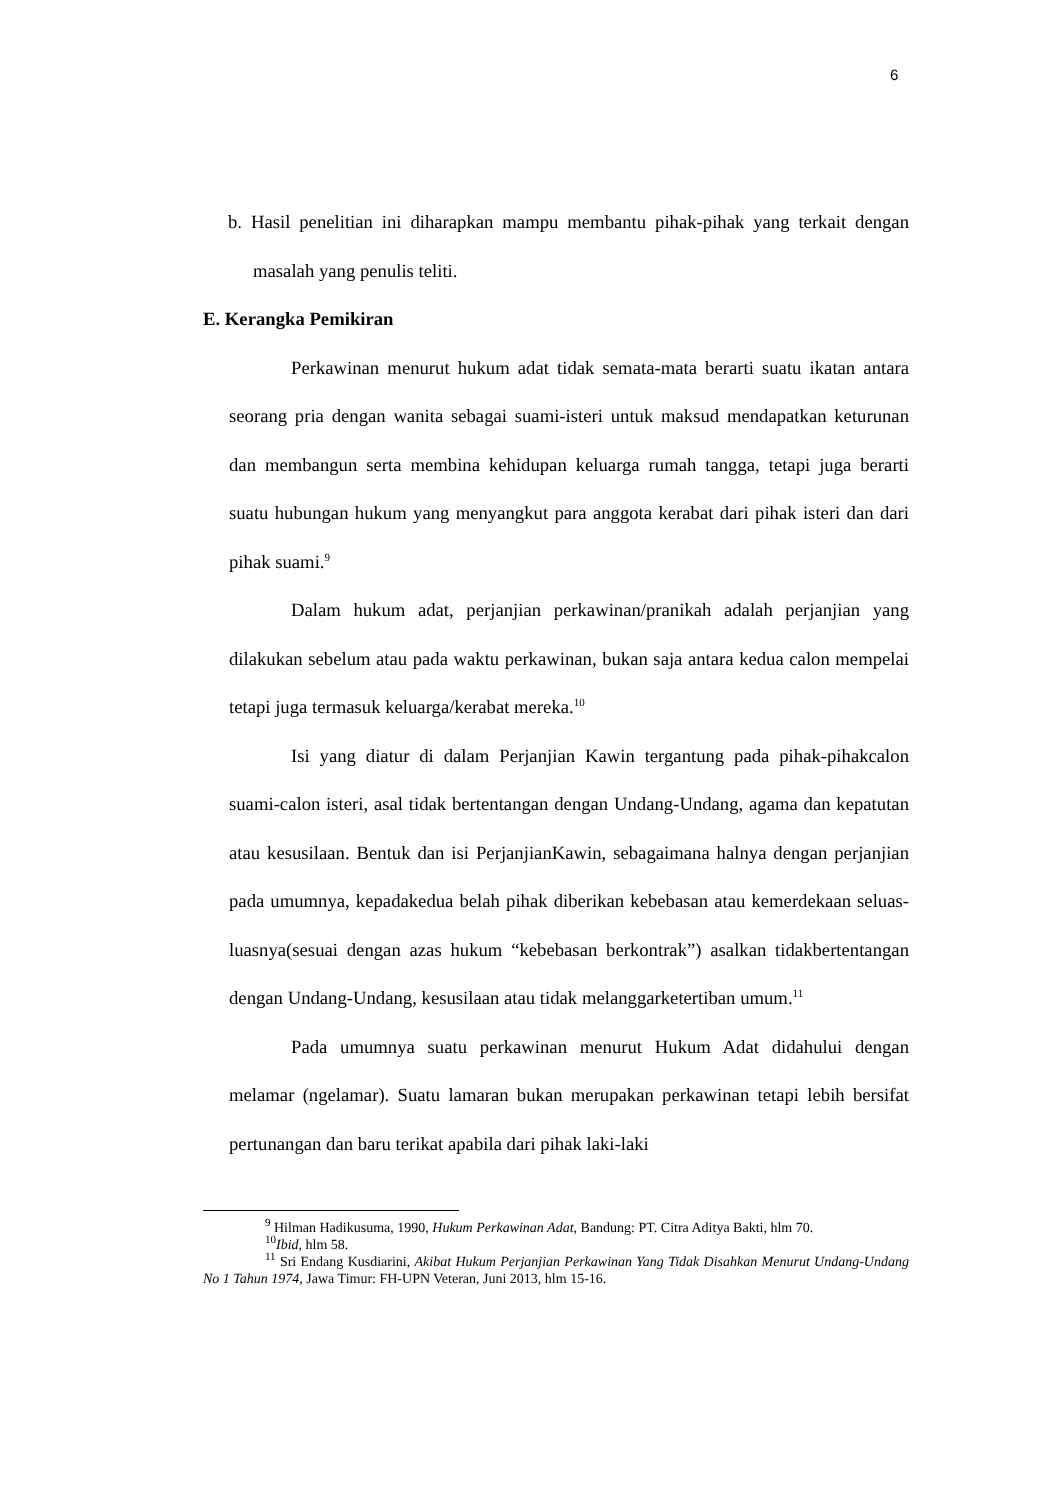6
b. Hasil penelitian ini diharapkan mampu membantu pihak-pihak yang terkait dengan masalah yang penulis teliti.
E. Kerangka Pemikiran
Perkawinan menurut hukum adat tidak semata-mata berarti suatu ikatan antara seorang pria dengan wanita sebagai suami-isteri untuk maksud mendapatkan keturunan dan membangun serta membina kehidupan keluarga rumah tangga, tetapi juga berarti suatu hubungan hukum yang menyangkut para anggota kerabat dari pihak isteri dan dari pihak suami.<sup>9</sup>
Dalam hukum adat, perjanjian perkawinan/pranikah adalah perjanjian yang dilakukan sebelum atau pada waktu perkawinan, bukan saja antara kedua calon mempelai tetapi juga termasuk keluarga/kerabat mereka.<sup>10</sup>
Isi yang diatur di dalam Perjanjian Kawin tergantung pada pihak-pihakcalon suami-calon isteri, asal tidak bertentangan dengan Undang-Undang, agama dan kepatutan atau kesusilaan. Bentuk dan isi PerjanjianKawin, sebagaimana halnya dengan perjanjian pada umumnya, kepadakedua belah pihak diberikan kebebasan atau kemerdekaan seluas-luasnya(sesuai dengan azas hukum “kebebasan berkontrak”) asalkan tidakbertentangan dengan Undang-Undang, kesusilaan atau tidak melanggarketertiban umum.<sup>11</sup>
Pada umumnya suatu perkawinan menurut Hukum Adat didahului dengan melamar (ngelamar). Suatu lamaran bukan merupakan perkawinan tetapi lebih bersifat pertunangan dan baru terikat apabila dari pihak laki-laki
<sup>9</sup> Hilman Hadikusuma, 1990, Hukum Perkawinan Adat, Bandung: PT. Citra Aditya Bakti, hlm 70.
<sup>10</sup> Ibid, hlm 58.
<sup>11</sup> Sri Endang Kusdiarini, Akibat Hukum Perjanjian Perkawinan Yang Tidak Disahkan Menurut Undang-Undang No 1 Tahun 1974, Jawa Timur: FH-UPN Veteran, Juni 2013, hlm 15-16.